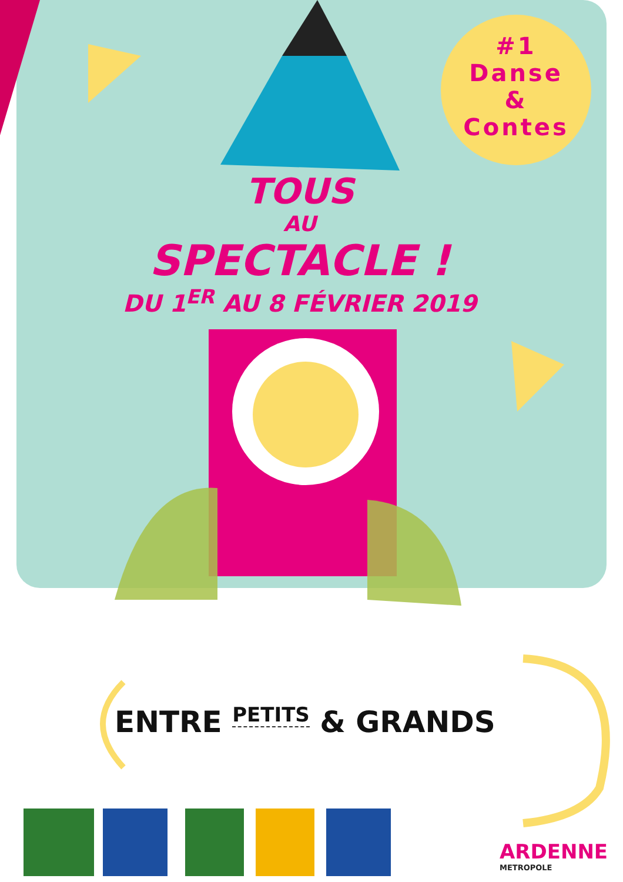#1
Danse
&
Contes
TOUS
AU
SPECTACLE !
DU 1<sup>ER</sup> AU 8 FÉVRIER 2019
ENTRE PETITS & GRANDS
ARDENNE
METROPOLE